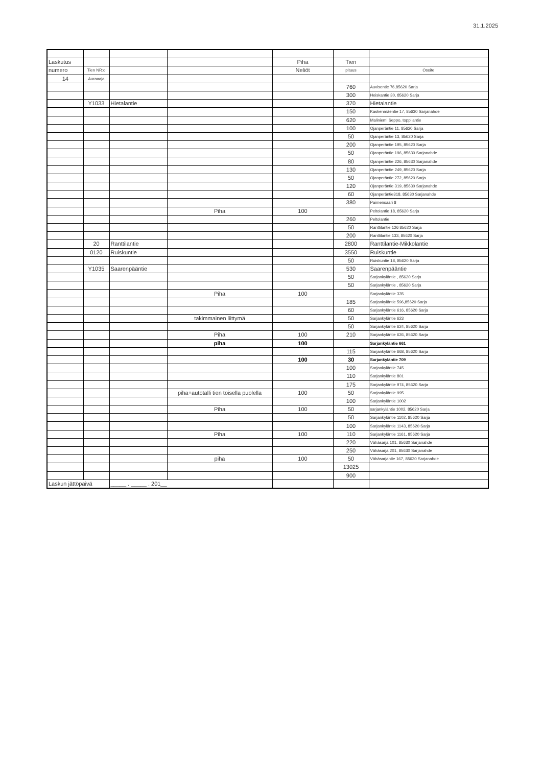31.1.2025
| Laskutus | | | | Piha | Tien | |
| numero | Tien NR:o | | | Neliöt | pituus | Osoite |
| 14 | Auraaaja | | | | | |
| | | | | | 760 | Auvisentie 76,85620 Sarja |
| | | | | | 300 | Heiskantie 30, 85620 Sarja |
| | Y1033 | Hietalantie | | | 370 | Hietalantie |
| | | | | | 150 | Kaskenmäentie 17, 85630 Sarjanahde |
| | | | | | 620 | Maliniemi Seppo, toppilantie |
| | | | | | 100 | Ojanperäntie 11, 85620 Sarja |
| | | | | | 50 | Ojanperäntie 13, 85620 Sarja |
| | | | | | 200 | Ojanperäntie 195, 85620 Sarja |
| | | | | | 50 | Ojanperäntie 196, 85630 Sarjanahde |
| | | | | | 80 | Ojanperäntie 226, 85630 Sarjanahde |
| | | | | | 130 | Ojanperäntie 249, 85620 Sarja |
| | | | | | 50 | Ojanperäntie 272, 85620 Sarja |
| | | | | | 120 | Ojanperäntie 319, 85630 Sarjanahde |
| | | | | | 60 | Ojanperäntie318, 85630 Sarjanahde |
| | | | | | 380 | Paimensaari 8 |
| | | | Piha | 100 | | Peltolantie 18, 85620 Sarja |
| | | | | | 260 | Peltolantie |
| | | | | | 50 | Ranttilantie 126 85620 Sarja |
| | | | | | 200 | Ranttilantie 133, 85620 Sarja |
| | 20 | Ranttilantie | | | 2800 | Ranttilantie-Mikkolantie |
| | 0120 | Ruiskuntie | | | 3550 | Ruiskuntie |
| | | | | | 50 | Ruiskuntie 18, 85620 Sarja |
| | Y1035 | Saarenpääntie | | | 530 | Saarenpääntie |
| | | | | | 50 | Sarjankyläntie , 85620 Sarja |
| | | | | | 50 | Sarjankyläntie , 85620 Sarja |
| | | | Piha | 100 | | Sarjankyläntie 335 |
| | | | | | 185 | Sarjankyläntie 596,85620 Sarja |
| | | | | | 60 | Sarjankyläntie 616, 85620 Sarja |
| | | | takimmainen liittymä | | 50 | Sarjankyläntie 623 |
| | | | | | 50 | Sarjankyläntie 624, 85620 Sarja |
| | | | Piha | 100 | 210 | Sarjankyläntie 626, 85620 Sarja |
| | | | piha | 100 | | Sarjankyläntie 661 |
| | | | | | 115 | Sarjankyläntie 668, 85620 Sarja |
| | | | | 100 | 30 | Sarjankyläntie 709 |
| | | | | | 100 | Sarjankyläntie 745 |
| | | | | | 110 | Sarjankyläntie 801 |
| | | | | | 175 | Sarjankyläntie 974, 85620 Sarja |
| | | | piha+autotalli tien toisella puolella | 100 | 50 | Sarjankyläntie 995 |
| | | | | | 100 | Sarjankyläntie 1002 |
| | | | Piha | 100 | 50 | sarjankyläntie 1002, 85620 Sarja |
| | | | | | 50 | Sarjankyläntie 1102, 85620 Sarja |
| | | | | | 100 | Sarjankyläntie 1143, 85620 Sarja |
| | | | Piha | 100 | 110 | Sarjankyläntie 1161, 85620 Sarja |
| | | | | | 220 | Vähäsarja 101, 85630 Sarjanahde |
| | | | | | 250 | Vähäsarja 201, 85630 Sarjanahde |
| | | | piha | 100 | 50 | Vähäsarjantie 167, 85630 Sarjanahde |
| | | | | | 13025 | |
| | | | | | 900 | |
| Laskun jättöpäivä | | _____ . _____ . 201__ | | | | |